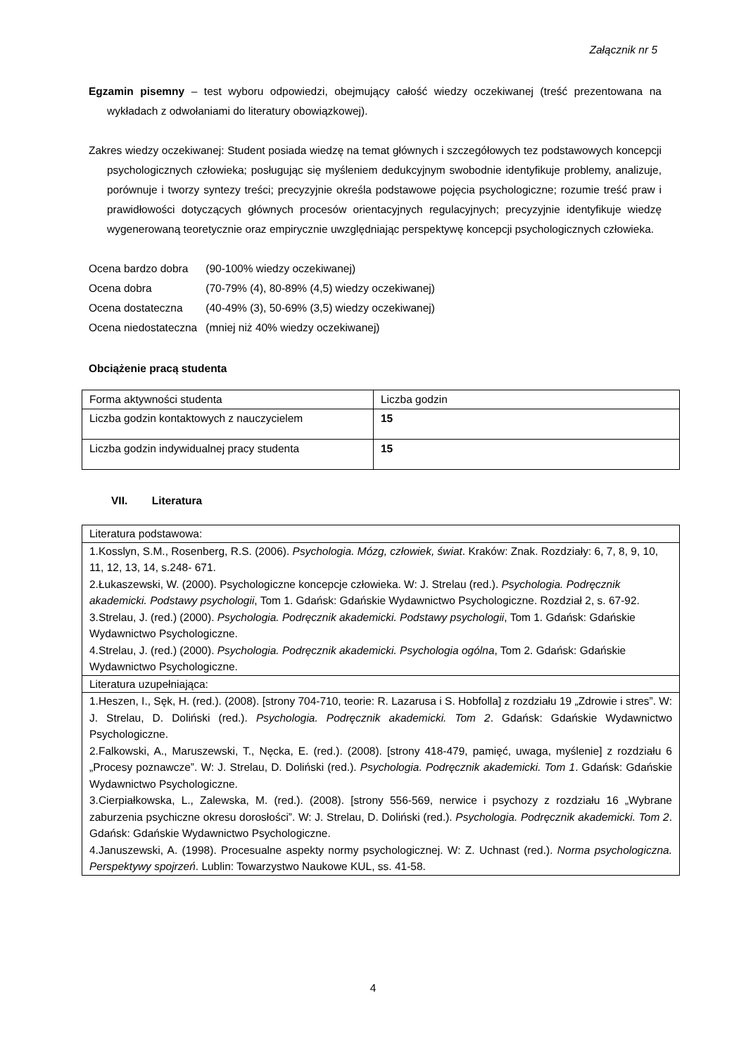Załącznik nr 5
Egzamin pisemny – test wyboru odpowiedzi, obejmujący całość wiedzy oczekiwanej (treść prezentowana na wykładach z odwołaniami do literatury obowiązkowej).
Zakres wiedzy oczekiwanej: Student posiada wiedzę na temat głównych i szczegółowych tez podstawowych koncepcji psychologicznych człowieka; posługując się myśleniem dedukcyjnym swobodnie identyfikuje problemy, analizuje, porównuje i tworzy syntezy treści; precyzyjnie określa podstawowe pojęcia psychologiczne; rozumie treść praw i prawidłowości dotyczących głównych procesów orientacyjnych regulacyjnych; precyzyjnie identyfikuje wiedzę wygenerowaną teoretycznie oraz empirycznie uwzględniając perspektywę koncepcji psychologicznych człowieka.
| Ocena bardzo dobra | (90-100% wiedzy oczekiwanej) |
| Ocena dobra | (70-79% (4), 80-89% (4,5) wiedzy oczekiwanej) |
| Ocena dostateczna | (40-49% (3), 50-69% (3,5) wiedzy oczekiwanej) |
| Ocena niedostateczna | (mniej niż 40% wiedzy oczekiwanej) |
Obciążenie pracą studenta
| Forma aktywności studenta | Liczba godzin |
| Liczba godzin kontaktowych z nauczycielem | 15 |
| Liczba godzin indywidualnej pracy studenta | 15 |
VII. Literatura
| Literatura podstawowa: |
| 1.Kosslyn, S.M., Rosenberg, R.S. (2006). Psychologia. Mózg, człowiek, świat . Kraków: Znak. Rozdziały: 6, 7, 8, 9, 10, 11, 12, 13, 14, s.248- 671. 2.Łukaszewski, W. (2000). Psychologiczne koncepcje człowieka. W: J. Strelau (red.). Psychologia. Podręcznik akademicki. Podstawy psychologii , Tom 1. Gdańsk: Gdańskie Wydawnictwo Psychologiczne. Rozdział 2, s. 67-92. 3.Strelau, J. (red.) (2000). Psychologia. Podręcznik akademicki. Podstawy psychologii , Tom 1. Gdańsk: Gdańskie Wydawnictwo Psychologiczne. 4.Strelau, J. (red.) (2000). Psychologia. Podręcznik akademicki. Psychologia ogólna , Tom 2. Gdańsk: Gdańskie Wydawnictwo Psychologiczne. |
| Literatura uzupełniająca: |
| 1.Heszen, I., Sęk, H. (red.). (2008). [strony 704-710, teorie: R. Lazarusa i S. Hobfolla] z rozdziału 19 „Zdrowie i stres”. W: J. Strelau, D. Doliński (red.). Psychologia. Podręcznik akademicki. Tom 2 . Gdańsk: Gdańskie Wydawnictwo Psychologiczne. 2.Falkowski, A., Maruszewski, T., Nęcka, E. (red.). (2008). [strony 418-479, pamięć, uwaga, myślenie] z rozdziału 6 „Procesy poznawcze”. W: J. Strelau, D. Doliński (red.). Psychologia. Podręcznik akademicki. Tom 1 . Gdańsk: Gdańskie Wydawnictwo Psychologiczne. 3.Cierpiałkowska, L., Zalewska, M. (red.). (2008). [strony 556-569, nerwice i psychozy z rozdziału 16 „Wybrane zaburzenia psychiczne okresu dorosłości”. W: J. Strelau, D. Doliński (red.). Psychologia. Podręcznik akademicki. Tom 2 . Gdańsk: Gdańskie Wydawnictwo Psychologiczne. 4.Januszewski, A. (1998). Procesualne aspekty normy psychologicznej. W: Z. Uchnast (red.). Norma psychologiczna. Perspektywy spojrzeń . Lublin: Towarzystwo Naukowe KUL, ss. 41-58. |
4